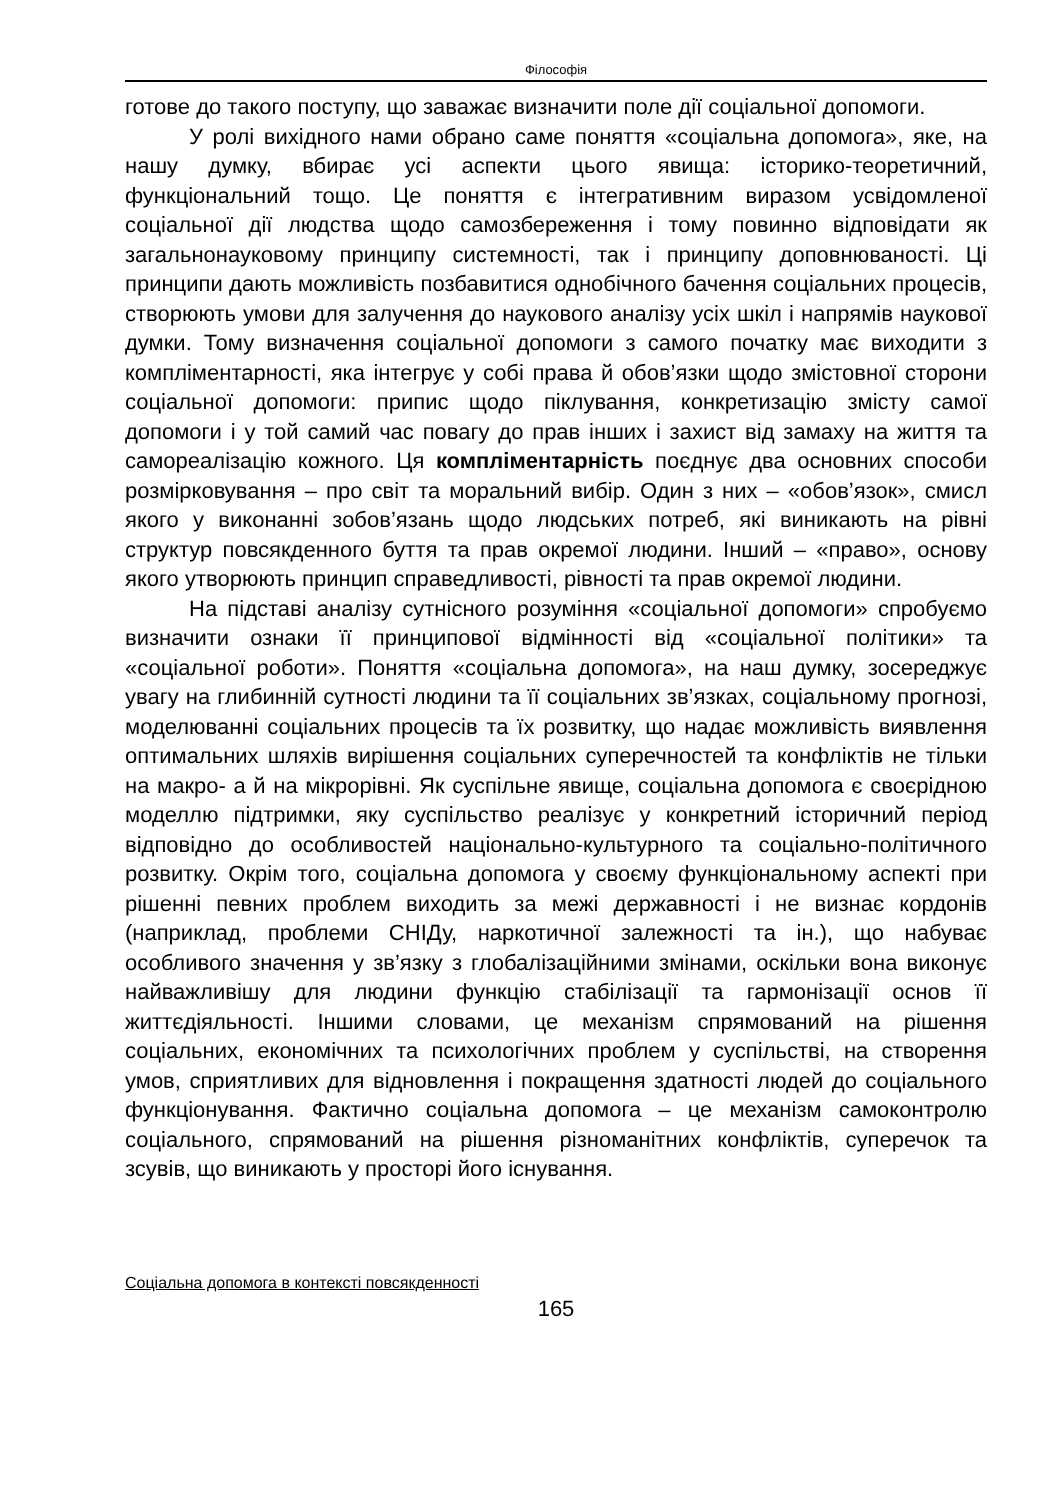Філософія
готове до такого поступу, що заважає визначити поле дії соціальної допомоги.
У ролі вихідного нами обрано саме поняття «соціальна допомога», яке, на нашу думку, вбирає усі аспекти цього явища: історико-теоретичний, функціональний тощо. Це поняття є інтегративним виразом усвідомленої соціальної дії людства щодо самозбереження і тому повинно відповідати як загальнонауковому принципу системності, так і принципу доповнюваності. Ці принципи дають можливість позбавитися однобічного бачення соціальних процесів, створюють умови для залучення до наукового аналізу усіх шкіл і напрямів наукової думки. Тому визначення соціальної допомоги з самого початку має виходити з компліментарності, яка інтегрує у собі права й обов’язки щодо змістовної сторони соціальної допомоги: припис щодо піклування, конкретизацію змісту самої допомоги і у той самий час повагу до прав інших і захист від замаху на життя та самореалізацію кожного. Ця компліментарність поєднує два основних способи розмірковування – про світ та моральний вибір. Один з них – «обов’язок», смисл якого у виконанні зобов’язань щодо людських потреб, які виникають на рівні структур повсякденного буття та прав окремої людини. Інший – «право», основу якого утворюють принцип справедливості, рівності та прав окремої людини.
На підставі аналізу сутнісного розуміння «соціальної допомоги» спробуємо визначити ознаки її принципової відмінності від «соціальної політики» та «соціальної роботи». Поняття «соціальна допомога», на наш думку, зосереджує увагу на глибинній сутності людини та її соціальних зв’язках, соціальному прогнозі, моделюванні соціальних процесів та їх розвитку, що надає можливість виявлення оптимальних шляхів вирішення соціальних суперечностей та конфліктів не тільки на макро- а й на мікрорівні. Як суспільне явище, соціальна допомога є своєрідною моделлю підтримки, яку суспільство реалізує у конкретний історичний період відповідно до особливостей національно-культурного та соціально-політичного розвитку. Окрім того, соціальна допомога у своєму функціональному аспекті при рішенні певних проблем виходить за межі державності і не визнає кордонів (наприклад, проблеми СНІДу, наркотичної залежності та ін.), що набуває особливого значення у зв’язку з глобалізаційними змінами, оскільки вона виконує найважливішу для людини функцію стабілізації та гармонізації основ її життєдіяльності. Іншими словами, це механізм спрямований на рішення соціальних, економічних та психологічних проблем у суспільстві, на створення умов, сприятливих для відновлення і покращення здатності людей до соціального функціонування. Фактично соціальна допомога – це механізм самоконтролю соціального, спрямований на рішення різноманітних конфліктів, суперечок та зсувів, що виникають у просторі його існування.
Соціальна допомога в контексті повсякденності
165